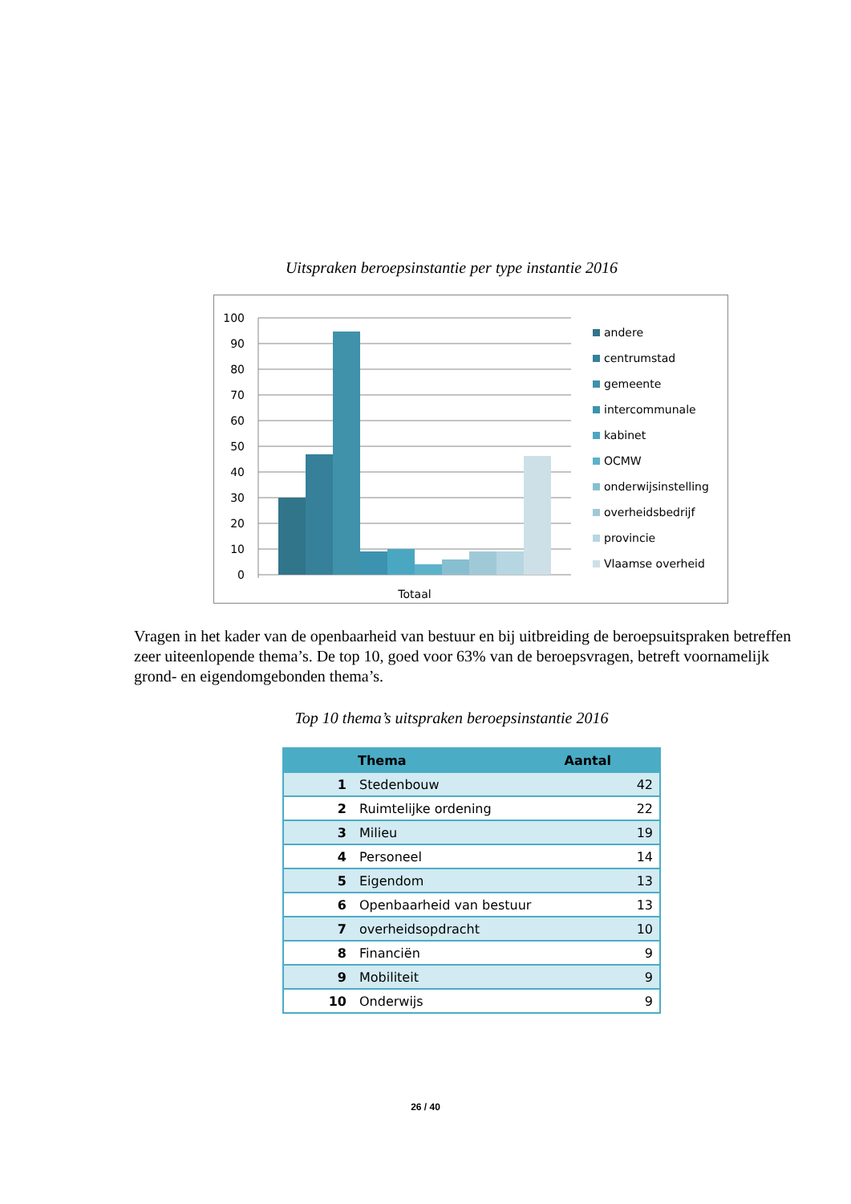Uitspraken beroepsinstantie per type instantie 2016
100
90
80
70
60
50
40
30
20
10
0
Totaal
andere
centrumstad
gemeente
intercommunale
kabinet
OCMW
onderwijsinstelling
overheidsbedrijf
provincie
Vlaamse overheid
Vragen in het kader van de openbaarheid van bestuur en bij uitbreiding de beroepsuitspraken betreffen zeer uiteenlopende thema’s. De top 10, goed voor 63% van de beroepsvragen, betreft voornamelijk grond- en eigendomgebonden thema’s.
Top 10 thema’s uitspraken beroepsinstantie 2016
| | Thema | Aantal |
| --- | --- | --- |
| 1 | Stedenbouw | 42 |
| 2 | Ruimtelijke ordening | 22 |
| 3 | Milieu | 19 |
| 4 | Personeel | 14 |
| 5 | Eigendom | 13 |
| 6 | Openbaarheid van bestuur | 13 |
| 7 | overheidsopdracht | 10 |
| 8 | Financiën | 9 |
| 9 | Mobiliteit | 9 |
| 10 | Onderwijs | 9 |
26 / 40